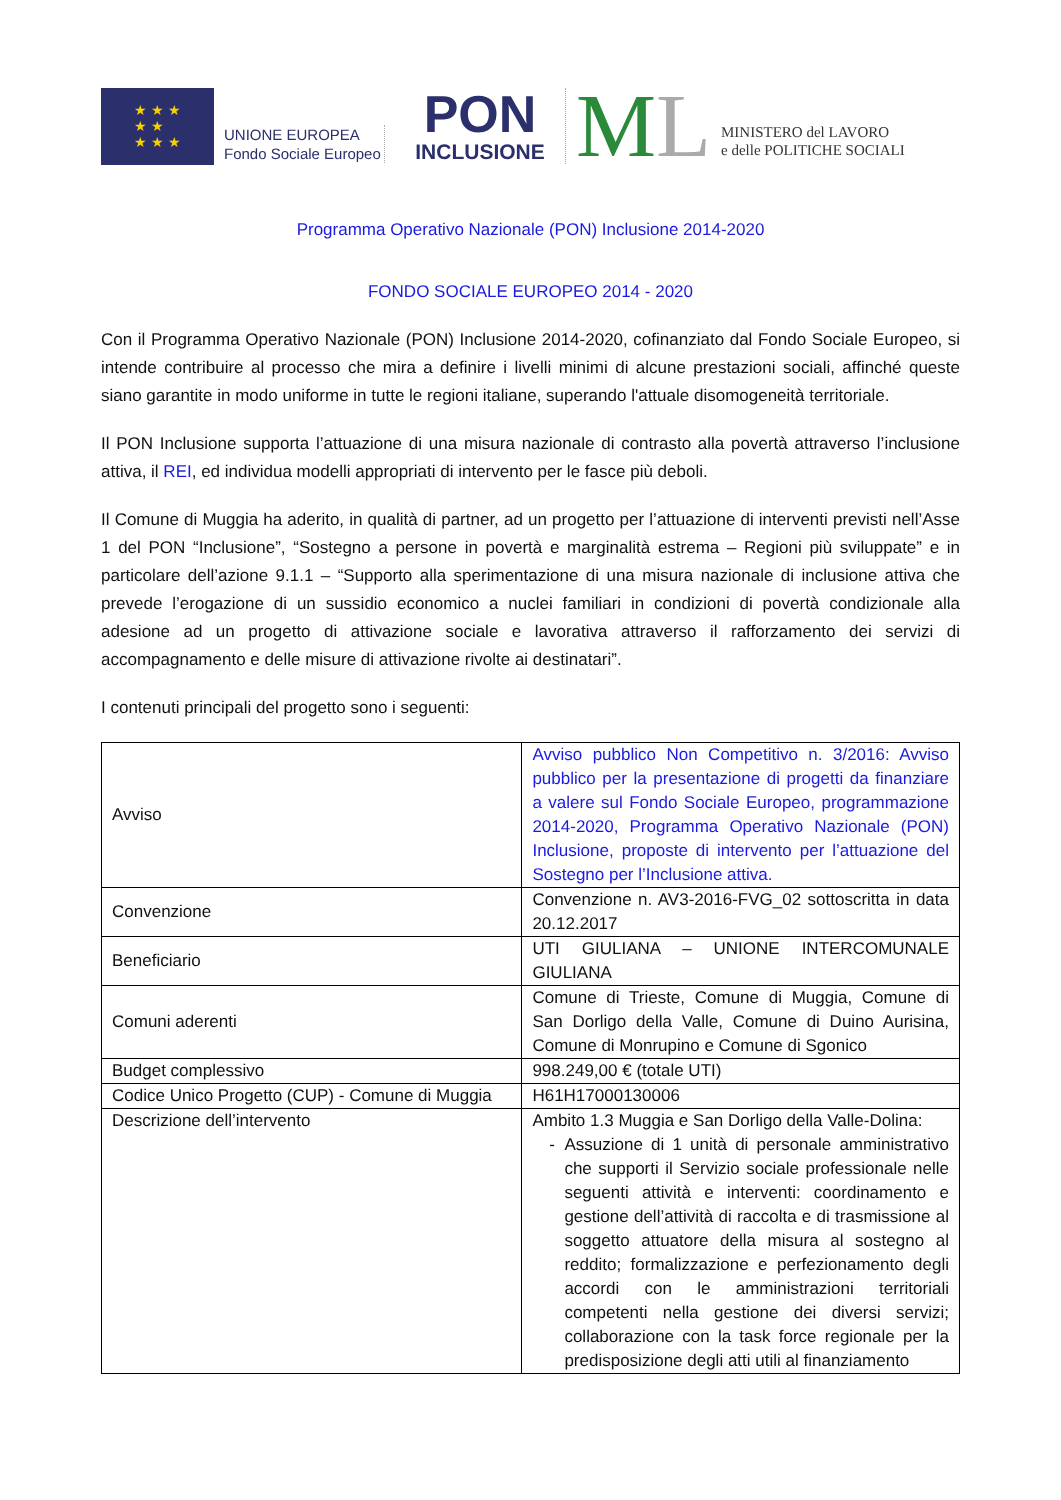★ ★ ★
★ ★
★ ★ ★
UNIONE EUROPEA
Fondo Sociale Europeo
PON
INCLUSIONE
ML
MINISTERO del LAVORO
e delle POLITICHE SOCIALI
Programma Operativo Nazionale (PON) Inclusione 2014-2020
FONDO SOCIALE EUROPEO 2014 - 2020
Con il Programma Operativo Nazionale (PON) Inclusione 2014-2020, cofinanziato dal Fondo Sociale Europeo, si intende contribuire al processo che mira a definire i livelli minimi di alcune prestazioni sociali, affinché queste siano garantite in modo uniforme in tutte le regioni italiane, superando l'attuale disomogeneità territoriale.
Il PON Inclusione supporta l’attuazione di una misura nazionale di contrasto alla povertà attraverso l’inclusione attiva, il REI, ed individua modelli appropriati di intervento per le fasce più deboli.
Il Comune di Muggia ha aderito, in qualità di partner, ad un progetto per l’attuazione di interventi previsti nell’Asse 1 del PON “Inclusione”, “Sostegno a persone in povertà e marginalità estrema – Regioni più sviluppate” e in particolare dell’azione 9.1.1 – “Supporto alla sperimentazione di una misura nazionale di inclusione attiva che prevede l’erogazione di un sussidio economico a nuclei familiari in condizioni di povertà condizionale alla adesione ad un progetto di attivazione sociale e lavorativa attraverso il rafforzamento dei servizi di accompagnamento e delle misure di attivazione rivolte ai destinatari”.
I contenuti principali del progetto sono i seguenti:
| Avviso | Avviso pubblico Non Competitivo n. 3/2016: Avviso pubblico per la presentazione di progetti da finanziare a valere sul Fondo Sociale Europeo, programmazione 2014-2020, Programma Operativo Nazionale (PON) Inclusione, proposte di intervento per l’attuazione del Sostegno per l’Inclusione attiva. |
| Convenzione | Convenzione n. AV3-2016-FVG_02 sottoscritta in data 20.12.2017 |
| Beneficiario | UTI GIULIANA – UNIONE INTERCOMUNALE GIULIANA |
| Comuni aderenti | Comune di Trieste, Comune di Muggia, Comune di San Dorligo della Valle, Comune di Duino Aurisina, Comune di Monrupino e Comune di Sgonico |
| Budget complessivo | 998.249,00 € (totale UTI) |
| Codice Unico Progetto (CUP) - Comune di Muggia | H61H17000130006 |
| Descrizione dell’intervento | Ambito 1.3 Muggia e San Dorligo della Valle-Dolina: Assuzione di 1 unità di personale amministrativo che supporti il Servizio sociale professionale nelle seguenti attività e interventi: coordinamento e gestione dell’attività di raccolta e di trasmissione al soggetto attuatore della misura al sostegno al reddito; formalizzazione e perfezionamento degli accordi con le amministrazioni territoriali competenti nella gestione dei diversi servizi; collaborazione con la task force regionale per la predisposizione degli atti utili al finanziamento |